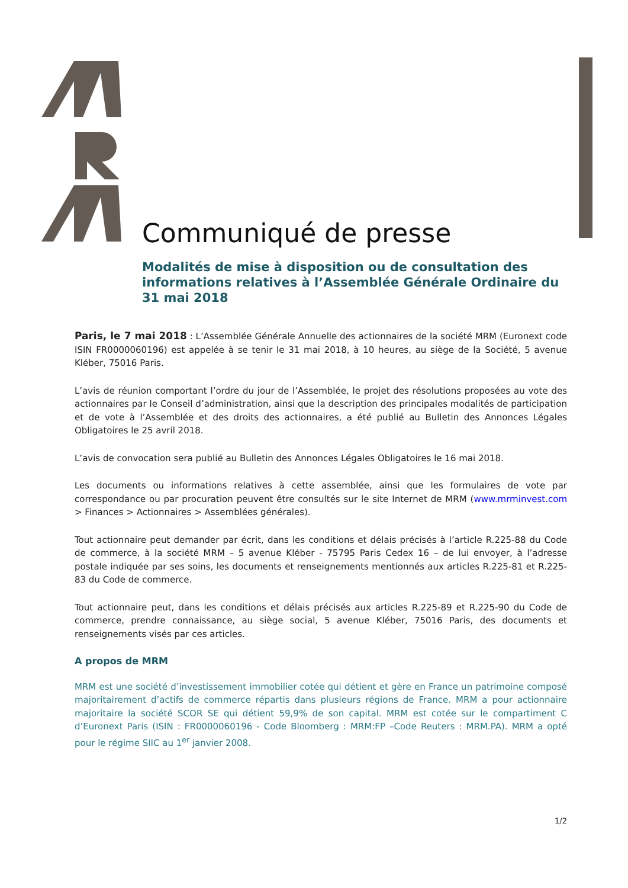Communiqué de presse
Modalités de mise à disposition ou de consultation des informations relatives à l’Assemblée Générale Ordinaire du 31 mai 2018
Paris, le 7 mai 2018 : L’Assemblée Générale Annuelle des actionnaires de la société MRM (Euronext code ISIN FR0000060196) est appelée à se tenir le 31 mai 2018, à 10 heures, au siège de la Société, 5 avenue Kléber, 75016 Paris.
L’avis de réunion comportant l’ordre du jour de l’Assemblée, le projet des résolutions proposées au vote des actionnaires par le Conseil d’administration, ainsi que la description des principales modalités de participation et de vote à l’Assemblée et des droits des actionnaires, a été publié au Bulletin des Annonces Légales Obligatoires le 25 avril 2018.
L’avis de convocation sera publié au Bulletin des Annonces Légales Obligatoires le 16 mai 2018.
Les documents ou informations relatives à cette assemblée, ainsi que les formulaires de vote par correspondance ou par procuration peuvent être consultés sur le site Internet de MRM (www.mrminvest.com > Finances > Actionnaires > Assemblées générales).
Tout actionnaire peut demander par écrit, dans les conditions et délais précisés à l’article R.225-88 du Code de commerce, à la société MRM – 5 avenue Kléber - 75795 Paris Cedex 16 – de lui envoyer, à l’adresse postale indiquée par ses soins, les documents et renseignements mentionnés aux articles R.225-81 et R.225-83 du Code de commerce.
Tout actionnaire peut, dans les conditions et délais précisés aux articles R.225-89 et R.225-90 du Code de commerce, prendre connaissance, au siège social, 5 avenue Kléber, 75016 Paris, des documents et renseignements visés par ces articles.
A propos de MRM
MRM est une société d’investissement immobilier cotée qui détient et gère en France un patrimoine composé majoritairement d’actifs de commerce répartis dans plusieurs régions de France. MRM a pour actionnaire majoritaire la société SCOR SE qui détient 59,9% de son capital. MRM est cotée sur le compartiment C d’Euronext Paris (ISIN : FR0000060196 - Code Bloomberg : MRM:FP –Code Reuters : MRM.PA). MRM a opté pour le régime SIIC au 1<sup>er</sup> janvier 2008.
1/2